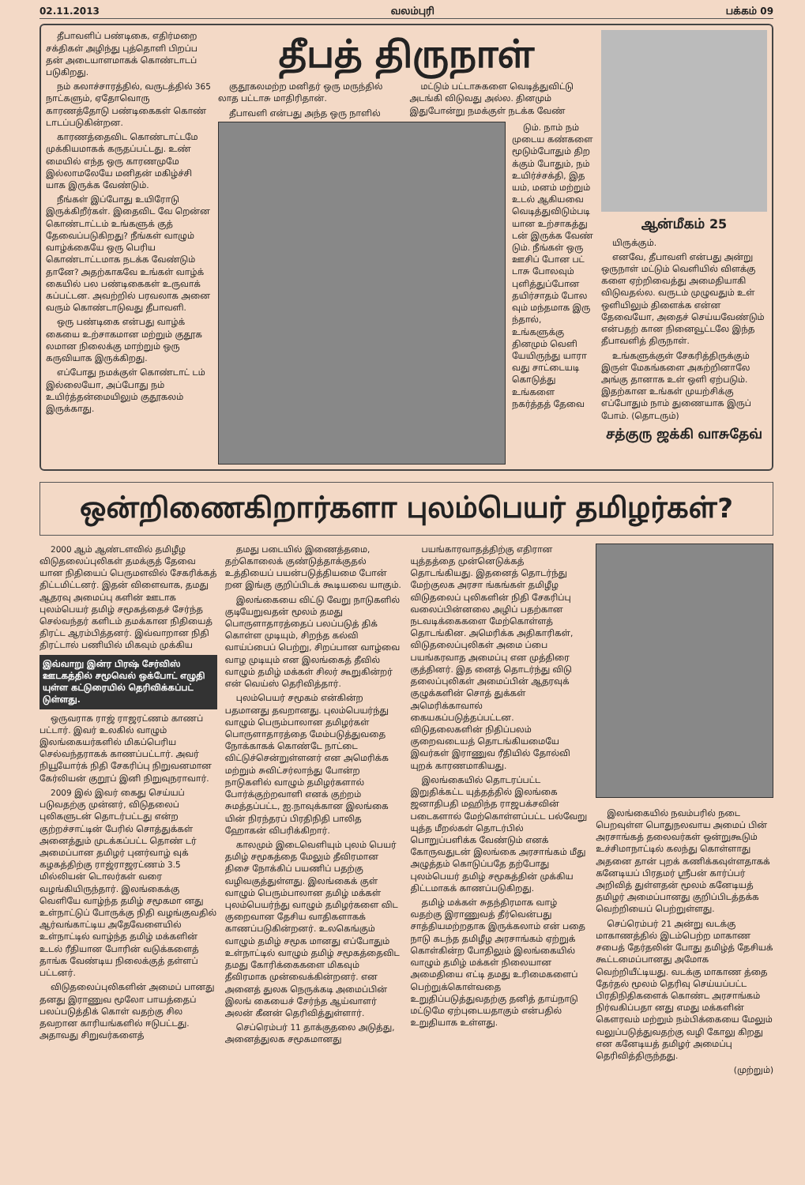02.11.2013 வலம்புரி பக்கம் 09
தீபாவளிப் பண்டிகை, எதிர்மறை சக்திகள் அழிந்து புத்தொளி பிறப்ப தன் அடையாளமாகக் கொண்டாடப் படுகிறது.
நம் கலாச்சாரத்தில், வருடத்தில் 365 நாட்களும், ஏதோவொரு காரணத்தோடு பண்டிகைகள் கொண் டாடப்படுகின்றன.
காரணத்தைவிட கொண்டாட்டமே முக்கியமாகக் கருதப்பட்டது. உண் மையில் எந்த ஒரு காரணமுமே இல்லாமலேயே மனிதன் மகிழ்ச்சி யாக இருக்க வேண்டும்.
நீங்கள் இப்போது உயிரோடு இருக்கிறீர்கள். இதைவிட வே றென்ன கொண்டாட்டம் உங்களுக் குத் தேவைப்படுகிறது? நீங்கள் வாழும் வாழ்க்கையே ஒரு பெரிய கொண்டாட்டமாக நடக்க வேண்டும் தானே? அதற்காகவே உங்கள் வாழ்க் கையில் பல பண்டிகைகள் உருவாக் கப்பட்டன. அவற்றில் பரவலாக அனை வரும் கொண்டாடுவது தீபாவளி.
ஒரு பண்டிகை என்பது வாழ்க் கையை உற்சாகமான மற்றும் குதூக லமான நிலைக்கு மாற்றும் ஒரு கருவியாக இருக்கிறது.
எப்போது நமக்குள் கொண்டாட் டம் இல்லையோ, அப்போது நம் உயிர்த்தன்மையிலும் குதூகலம் இருக்காது.
தீபத் திருநாள்
குதூகலமற்ற மனிதர் ஒரு மருந்தில் லாத பட்டாசு மாதிரிதான்.
தீபாவளி என்பது அந்த ஒரு நாளில்
மட்டும் பட்டாசுகளை வெடித்துவிட்டு அடங்கி விடுவது அல்ல. தினமும் இதுபோன்று நமக்குள் நடக்க வேண்
டும். நாம் நம் முடைய கண்களை மூடும்போதும் திற க்கும் போதும், நம் உயிர்ச்சக்தி, இத யம், மனம் மற்றும் உடல் ஆகியவை வெடித்துவிடும்படி யான உற்சாகத்து டன் இருக்க வேண் டும். நீங்கள் ஒரு ஊசிப் போன பட் டாசு போலவும் புளித்துப்போன தயிர்சாதம் போல வும் மந்தமாக இரு ந்தால், உங்களுக்கு தினமும் வெளி யேயிருந்து யாரா வது சாட்டையடி கொடுத்து உங்களை நகர்த்தத் தேவை
ஆன்மீகம் 25
யிருக்கும்.
எனவே, தீபாவளி என்பது அன்று ஒருநாள் மட்டும் வெளியில் விளக்கு களை ஏற்றிவைத்து அமைதியாகி விடுவதல்ல. வருடம் முழுவதும் உள் ஒளியிலும் திளைக்க என்ன தேவையோ, அதைச் செய்யவேண்டும் என்பதற் கான நினைவூட்டலே இந்த தீபாவளித் திருநாள்.
உங்களுக்குள் சேகரித்திருக்கும் இருள் மேகங்களை அகற்றினாலே அங்கு தானாக உள் ஒளி ஏற்படும். இதற்கான உங்கள் முயற்சிக்கு எப்போதும் நாம் துணையாக இருப் போம். (தொடரும்)
சத்குரு ஜக்கி வாசுதேவ்
ஒன்றிணைகிறார்களா புலம்பெயர் தமிழர்கள்?
2000 ஆம் ஆண்டளவில் தமிழீழ விடுதலைப்புலிகள் தமக்குத் தேவை யான நிதியைப் பெருமளவில் சேகரிக்கத் திட்டமிட்டனர். இதன் விளைவாக, தமது ஆதரவு அமைப்பு களின் ஊடாக புலம்பெயர் தமிழ் சமூகத்தைச் சேர்ந்த செல்வந்தர் களிடம் தமக்கான நிதியைத் திரட்ட ஆரம்பித்தனர். இவ்வாறான நிதி திரட்டால் பணியில் மிகவும் முக்கிய
இவ்வாறு இன்ர பிரஷ் சேர்விஸ் ஊடகத்தில் சமூவெல் ஒக்போட் எழுதி யுள்ள கட்டுரையில் தெரிவிக்கப்பட் டுள்ளது.
ஒருவராக ராஜ் ராஜரட்ணம் காணப் பட்டார். இவர் உலகில் வாழும் இலங்கையர்களில் மிகப்பெரிய செல்வந்தராகக் காணப்பட்டார். அவர் நியூயோர்க் நிதி சேகரிப்பு நிறுவனமான கேர்லியன் குறூப் இனி நிறுவுநராவார்.
2009 இல் இவர் கைது செய்யப் படுவதற்கு முன்னர், விடுதலைப் புலிகளுடன் தொடர்பட்டது என்ற குற்றச்சாட்டின் பேரில் சொத்துக்கள் அனைத்தும் முடக்கப்பட்ட தொண் டர் அமைப்பான தமிழர் புனர்வாழ் வுக் கழகத்திற்கு ராஜ்ராஜரட்ணம் 3.5 மில்லியன் டொலர்கள் வரை வழங்கியிருந்தார். இலங்கைக்கு வெளியே வாழ்ந்த தமிழ் சமூகமா னது உள்நாட்டுப் போருக்கு நிதி வழங்குவதில் ஆர்வங்காட்டிய அதேவேளையில் உள்நாட்டில் வாழ்ந்த தமிழ் மக்களின் உடல் ரீதியான போரின் வடுக்களைத் தாங்க வேண்டிய நிலைக்குத் தள்ளப் பட்டனர்.
விடுதலைப்புலிகளின் அமைப் பானது தனது இராணுவ மூலோ பாயத்தைப் பலப்படுத்திக் கொள் வதற்கு சில தவறான காரியங்களில் ஈடுபட்டது. அதாவது சிறுவர்களைத்
தமது படையில் இணைத்தமை, தற்கொலைக் குண்டுத்தாக்குதல் உத்தியைப் பயன்படுத்தியமை போன் றன இங்கு குறிப்பிடக் கூடியவை யாகும்.
இலங்கையை விட்டு வேறு நாடுகளில் குடியேறுவதன் மூலம் தமது பொருளாதாரத்தைப் பலப்படுத் திக் கொள்ள முடியும், சிறந்த கல்வி வாய்ப்பைப் பெற்று, சிறப்பான வாழ்வை வாழ முடியும் என இலங்கைத் தீவில் வாழும் தமிழ் மக்கள் சிலர் கூறுகின்றர் என் வெய்ஸ் தெரிவித்தார்.
புலம்பெயர் சமூகம் என்கின்ற பதமானது தவறானது. புலம்பெயர்ந்து வாழும் பெரும்பாலான தமிழர்கள் பொருளாதாரத்தை மேம்படுத்துவதை நோக்காகக் கொண்டே நாட்டை விட்டுச்சென்றுள்ளனர் என அமெரிக்க மற்றும் சுவிட்சர்லாந்து போன்ற நாடுகளில் வாழும் தமிழர்களால் போர்க்குற்றவாளி எனக் குற்றம் சுமத்தப்பட்ட, ஐ.நாவுக்கான இலங்கை யின் நிரந்தரப் பிரதிநிதி பாலித ஹோகன் விபரிக்கிறார்.
காலமும் இடைவெளியும் புலம் பெயர் தமிழ் சமூகத்தை மேலும் தீவிரமான திசை நோக்கிப் பயணிப் பதற்கு வழிவகுத்துள்ளது. இலங்கைக் குள் வாழும் பெரும்பாலான தமிழ் மக்கள் புலம்பெயர்ந்து வாழும் தமிழர்களை விட குறைவான தேசிய வாதிகளாகக் காணப்படுகின்றனர். உலகெங்கும் வாழும் தமிழ் சமூக மானது எப்போதும் உள்நாட்டில் வாழும் தமிழ் சமூகத்தைவிட தமது கோரிக்கைகளை மிகவும் தீவிரமாக முன்வைக்கின்றனர். என அனைத் துலக நெருக்கடி அமைப்பின் இலங் கையைச் சேர்ந்த ஆய்வாளர் அலன் கீனன் தெரிவித்துள்ளார்.
செப்ரெம்பர் 11 தாக்குதலை அடுத்து, அனைத்துலக சமூகமானது
பயங்காரவாதத்திற்கு எதிரான யுத்தத்தை முன்னெடுக்கத் தொடங்கியது. இதனைத் தொடர்ந்து மேற்குலக அரசா ங்கங்கள் தமிழீழ விடுதலைப் புலிகளின் நிதி சேகரிப்பு வலைப்பின்னலை அழிப் பதற்கான நடவடிக்கைகளை மேற்கொள்ளத் தொடங்கின. அமெரிக்க அதிகாரிகள், விடுதலைப்புலிகள் அமை ப்பை பயங்கரவாத அமைப்பு என முத்திரை குத்தினர். இத னைத் தொடர்ந்து விடு தலைப்புலிகள் அமைப்பின் ஆதரவுக் குழுக்களின் சொத் துக்கள் அமெரிக்காவால் கையகப்படுத்தப்பட்டன. விடுதலைகளின் நிதிப்பலம் குறைவடையத் தொடங்கியமையே இவர்கள் இராணுவ ரீதியில் தோல்வி யுறக் காரணமாகியது.
இலங்கையில் தொடரப்பட்ட இறுதிக்கட்ட யுத்தத்தில் இலங்கை ஜனாதிபதி மஹிந்த ராஜபக்சவின் படைகளால் மேற்கொள்ளப்பட்ட பல்வேறு யுத்த மீறல்கள் தொடர்பில் பொறுப்பளிக்க வேண்டும் எனக் கோருவதுடன் இலங்கை அரசாங்கம் மீது அழுத்தம் கொடுப்பதே தற்போது புலம்பெயர் தமிழ் சமூகத்தின் முக்கிய திட்டமாகக் காணப்படுகிறது.
தமிழ் மக்கள் சுதந்திரமாக வாழ் வதற்கு இராணுவத் தீர்வென்பது சாத்தியமற்றதாக இருக்கலாம் என் பதை நாடு கடந்த தமிழீழ அரசாங்கம் ஏற்றுக் கொள்கின்ற போதிலும் இலங்கையில் வாழும் தமிழ் மக்கள் நிலையான அமைதியை எட்டி தமது உரிமைகளைப் பெற்றுக்கொள்வதை உறுதிப்படுத்துவதற்கு தனித் தாய்நாடு மட்டுமே ஏற்புடையதாகும் என்பதில் உறுதியாக உள்ளது.
இலங்கையில் நவம்பரில் நடை பெறவுள்ள பொதுநலவாய அமைப் பின் அரசாங்கத் தலைவர்கள் ஒன்றுகூடும் உச்சிமாநாட்டில் கலந்து கொள்ளாது அதனை தான் புறக் கணிக்கவுள்ளதாகக் கனேடியப் பிரதமர் ஸ்ரீபன் கார்ப்பர் அறிவித் துள்ளதன் மூலம் கனேடியத் தமிழர் அமைப்பானது குறிப்பிடத்தக்க வெற்றியைப் பெற்றுள்ளது.
செப்ரெம்பர் 21 அன்று வடக்கு மாகாணத்தில் இடம்பெற்ற மாகாண சபைத் தேர்தலின் போது தமிழ்த் தேசியக் கூட்டமைப்பானது அமோக வெற்றியீட்டியது. வடக்கு மாகாண த்தை தேர்தல் மூலம் தெரிவு செய்யப்பட்ட பிரதிநிதிகளைக் கொண்ட அரசாங்கம் நிர்வகிப்பதா னது எமது மக்களின் கௌரவம் மற்றும் நம்பிக்கையை மேலும் வலுப்படுத்துவதற்கு வழி கோலு கிறது என கனேடியத் தமிழர் அமைப்பு தெரிவித்திருந்தது.
(முற்றும்)